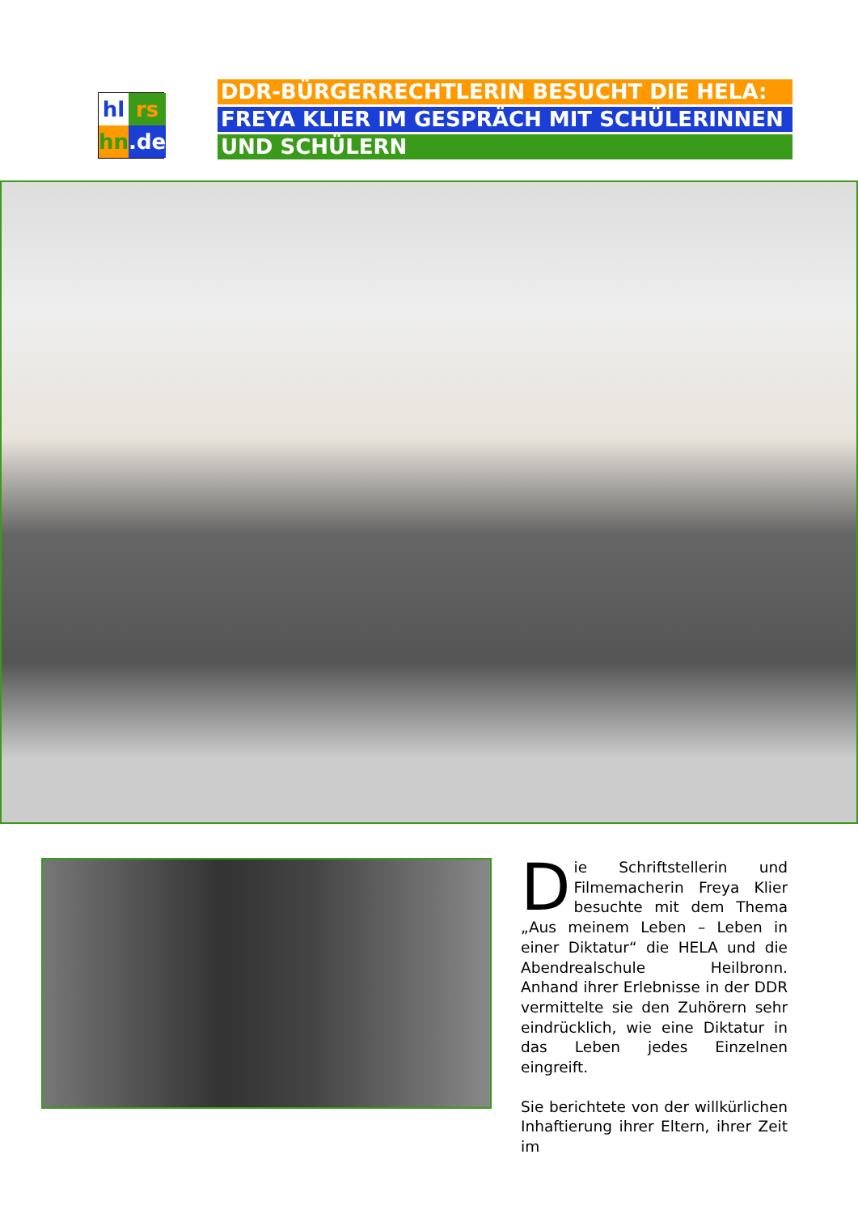hl
rs
hn
.de
DDR-BÜRGERRECHTLERIN BESUCHT DIE HELA:
FREYA KLIER IM GESPRÄCH MIT SCHÜLERINNEN
UND SCHÜLERN
Die Schriftstellerin und Filmemacherin Freya Klier besuchte mit dem Thema „Aus meinem Leben – Leben in einer Diktatur“ die HELA und die Abendrealschule Heilbronn. Anhand ihrer Erlebnisse in der DDR vermittelte sie den Zuhörern sehr eindrücklich, wie eine Diktatur in das Leben jedes Einzelnen eingreift.
Sie berichtete von der willkürlichen Inhaftierung ihrer Eltern, ihrer Zeit im